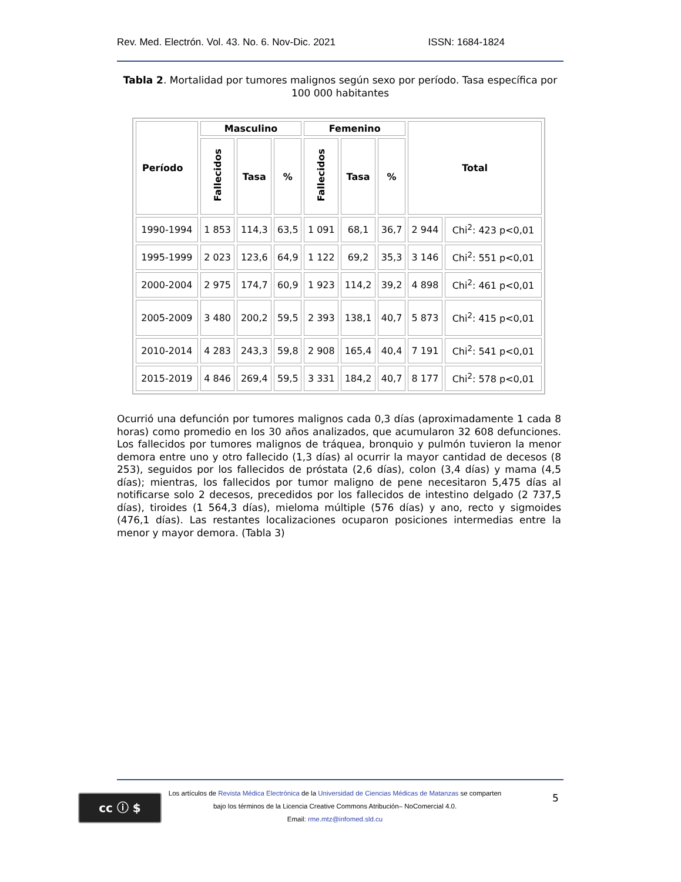Rev. Med. Electrón. Vol. 43. No. 6. Nov-Dic. 2021 ISSN: 1684-1824
Tabla 2. Mortalidad por tumores malignos según sexo por período. Tasa específica por 100 000 habitantes
| Período | Masculino | | | Femenino | | | Total | |
| --- | --- | --- | --- | --- | --- | --- | --- | --- |
| | Fallecidos | Tasa | % | Fallecidos | Tasa | % | | |
| 1990-1994 | 1 853 | 114,3 | 63,5 | 1 091 | 68,1 | 36,7 | 2 944 | Chi<sup>2</sup>: 423 p<0,01 |
| 1995-1999 | 2 023 | 123,6 | 64,9 | 1 122 | 69,2 | 35,3 | 3 146 | Chi<sup>2</sup>: 551 p<0,01 |
| 2000-2004 | 2 975 | 174,7 | 60,9 | 1 923 | 114,2 | 39,2 | 4 898 | Chi<sup>2</sup>: 461 p<0,01 |
| 2005-2009 | 3 480 | 200,2 | 59,5 | 2 393 | 138,1 | 40,7 | 5 873 | Chi<sup>2</sup>: 415 p<0,01 |
| 2010-2014 | 4 283 | 243,3 | 59,8 | 2 908 | 165,4 | 40,4 | 7 191 | Chi<sup>2</sup>: 541 p<0,01 |
| 2015-2019 | 4 846 | 269,4 | 59,5 | 3 331 | 184,2 | 40,7 | 8 177 | Chi<sup>2</sup>: 578 p<0,01 |
Ocurrió una defunción por tumores malignos cada 0,3 días (aproximadamente 1 cada 8 horas) como promedio en los 30 años analizados, que acumularon 32 608 defunciones. Los fallecidos por tumores malignos de tráquea, bronquio y pulmón tuvieron la menor demora entre uno y otro fallecido (1,3 días) al ocurrir la mayor cantidad de decesos (8 253), seguidos por los fallecidos de próstata (2,6 días), colon (3,4 días) y mama (4,5 días); mientras, los fallecidos por tumor maligno de pene necesitaron 5,475 días al notificarse solo 2 decesos, precedidos por los fallecidos de intestino delgado (2 737,5 días), tiroides (1 564,3 días), mieloma múltiple (576 días) y ano, recto y sigmoides (476,1 días). Las restantes localizaciones ocuparon posiciones intermedias entre la menor y mayor demora. (Tabla 3)
cc ⓘ $
Los artículos de Revista Médica Electrónica de la Universidad de Ciencias Médicas de Matanzas se comparten
bajo los términos de la Licencia Creative Commons Atribución– NoComercial 4.0.
Email: rme.mtz@infomed.sld.cu
5